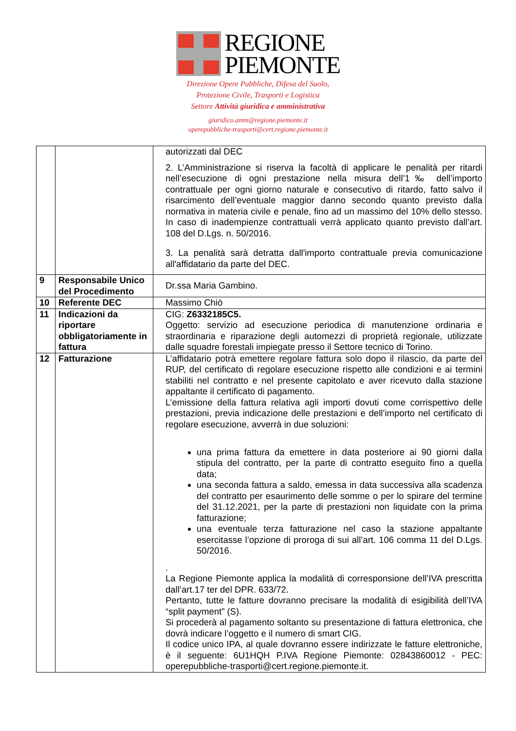REGIONE
PIEMONTE
Direzione Opere Pubbliche, Difesa del Suolo,
Protezione Civile, Trasporti e Logistica
Settore Attività giuridica e amministrativa
giuridico.amm@regione.piemonte.it
operepubbliche-trasporti@cert.regione.piemonte.it
| | | autorizzati dal DEC 2. L’Amministrazione si riserva la facoltà di applicare le penalità per ritardi nell’esecuzione di ogni prestazione nella misura dell’1‰ dell’importo contrattuale per ogni giorno naturale e consecutivo di ritardo, fatto salvo il risarcimento dell’eventuale maggior danno secondo quanto previsto dalla normativa in materia civile e penale, fino ad un massimo del 10% dello stesso. In caso di inadempienze contrattuali verrà applicato quanto previsto dall’art. 108 del D.Lgs. n. 50/2016. 3. La penalità sarà detratta dall'importo contrattuale previa comunicazione all'affidatario da parte del DEC. |
| 9 | Responsabile Unico del Procedimento | Dr.ssa Maria Gambino. |
| 10 | Referente DEC | Massimo Chiò |
| 11 | Indicazioni da riportare obbligatoriamente in fattura | CIG: Z6332185C5. Oggetto: servizio ad esecuzione periodica di manutenzione ordinaria e straordinaria e riparazione degli automezzi di proprietà regionale, utilizzate dalle squadre forestali impiegate presso il Settore tecnico di Torino. |
| 12 | Fatturazione | L’affidatario potrà emettere regolare fattura solo dopo il rilascio, da parte del RUP, del certificato di regolare esecuzione rispetto alle condizioni e ai termini stabiliti nel contratto e nel presente capitolato e aver ricevuto dalla stazione appaltante il certificato di pagamento. L’emissione della fattura relativa agli importi dovuti come corrispettivo delle prestazioni, previa indicazione delle prestazioni e dell’importo nel certificato di regolare esecuzione, avverrà in due soluzioni: una prima fattura da emettere in data posteriore ai 90 giorni dalla stipula del contratto, per la parte di contratto eseguito fino a quella data; una seconda fattura a saldo, emessa in data successiva alla scadenza del contratto per esaurimento delle somme o per lo spirare del termine del 31.12.2021, per la parte di prestazioni non liquidate con la prima fatturazione; una eventuale terza fatturazione nel caso la stazione appaltante esercitasse l’opzione di proroga di sui all’art. 106 comma 11 del D.Lgs. 50/2016. . La Regione Piemonte applica la modalità di corresponsione dell’IVA prescritta dall’art.17 ter del DPR. 633/72. Pertanto, tutte le fatture dovranno precisare la modalità di esigibilità dell’IVA “split payment” (S). Si procederà al pagamento soltanto su presentazione di fattura elettronica, che dovrà indicare l’oggetto e il numero di smart CIG. Il codice unico IPA, al quale dovranno essere indirizzate le fatture elettroniche, è il seguente: 6U1HQH P.IVA Regione Piemonte: 02843860012 - PEC: operepubbliche-trasporti@cert.regione.piemonte.it. |